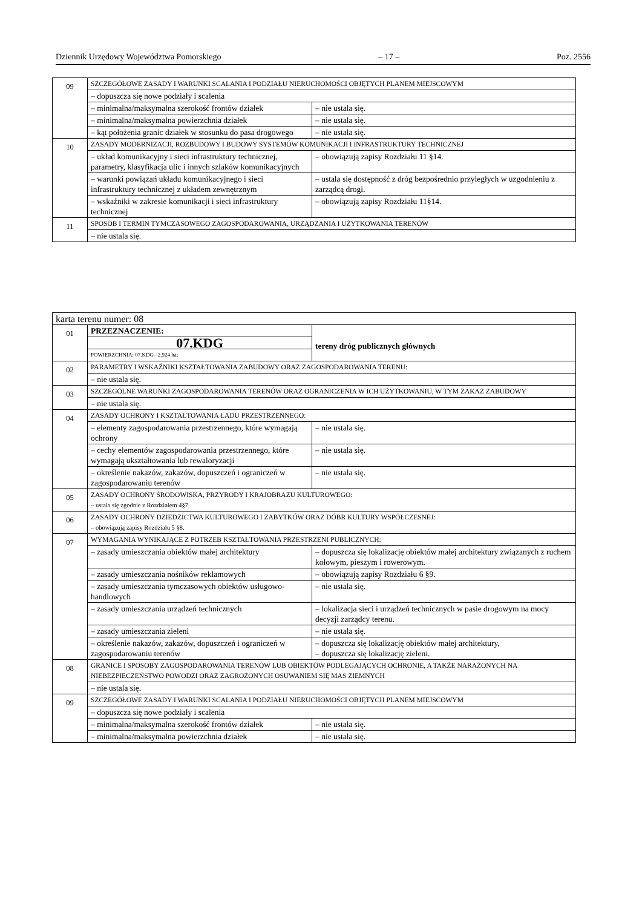Dziennik Urzędowy Województwa Pomorskiego – 17 – Poz. 2556
| 09 | SZCZEGÓŁOWE ZASADY I WARUNKI SCALANIA I PODZIAŁU NIERUCHOMOŚCI OBJĘTYCH PLANEM MIEJSCOWYM | |
| | – dopuszcza się nowe podziały i scalenia | |
| | – minimalna/maksymalna szerokość frontów działek | – nie ustala się. |
| | – minimalna/maksymalna powierzchnia działek | – nie ustala się. |
| | – kąt położenia granic działek w stosunku do pasa drogowego | – nie ustala się. |
| 10 | ZASADY MODERNIZACJI, ROZBUDOWY I BUDOWY SYSTEMÓW KOMUNIKACJI I INFRASTRUKTURY TECHNICZNEJ | |
| | – układ komunikacyjny i sieci infrastruktury technicznej, parametry, klasyfikacja ulic i innych szlaków komunikacyjnych | – obowiązują zapisy Rozdziału 11 §14. |
| | – warunki powiązań układu komunikacyjnego i sieci infrastruktury technicznej z układem zewnętrznym | – ustala się dostępność z dróg bezpośrednio przyległych w uzgodnieniu z zarządcą drogi. |
| | – wskaźniki w zakresie komunikacji i sieci infrastruktury technicznej | – obowiązują zapisy Rozdziału 11§14. |
| 11 | SPOSÓB I TERMIN TYMCZASOWEGO ZAGOSPODAROWANIA, URZĄDZANIA I UŻYTKOWANIA TERENÓW | |
| | – nie ustala się. | |
| karta terenu numer: 08 | | |
| 01 | PRZEZNACZENIE: | tereny dróg publicznych głównych |
| | 07.KDG | |
| | POWIERZCHNIA: 07.KDG– 2,924 ha; | |
| 02 | PARAMETRY I WSKAŹNIKI KSZTAŁTOWANIA ZABUDOWY ORAZ ZAGOSPODAROWANIA TERENU: | |
| | – nie ustala się. | |
| 03 | SZCZEGÓLNE WARUNKI ZAGOSPODAROWANIA TERENÓW ORAZ OGRANICZENIA W ICH UŻYTKOWANIU, W TYM ZAKAZ ZABUDOWY | |
| | – nie ustala się. | |
| 04 | ZASADY OCHRONY I KSZTAŁTOWANIA ŁADU PRZESTRZENNEGO: | |
| | – elementy zagospodarowania przestrzennego, które wymagają ochrony | – nie ustala się. |
| | – cechy elementów zagospodarowania przestrzennego, które wymagają ukształtowania lub rewaloryzacji | – nie ustala się. |
| | – określenie nakazów, zakazów, dopuszczeń i ograniczeń w zagospodarowaniu terenów | – nie ustala się. |
| 05 | ZASADY OCHRONY ŚRODOWISKA, PRZYRODY I KRAJOBRAZU KULTUROWEGO: – ustala się zgodnie z Rozdziałem 4§7. | |
| 06 | ZASADY OCHRONY DZIEDZICTWA KULTUROWEGO I ZABYTKÓW ORAZ DÓBR KULTURY WSPÓŁCZESNEJ: – obowiązują zapisy Rozdziału 5 §8. | |
| 07 | WYMAGANIA WYNIKAJĄCE Z POTRZEB KSZTAŁTOWANIA PRZESTRZENI PUBLICZNYCH: | |
| | – zasady umieszczania obiektów małej architektury | – dopuszcza się lokalizację obiektów małej architektury związanych z ruchem kołowym, pieszym i rowerowym. |
| | – zasady umieszczania nośników reklamowych | – obowiązują zapisy Rozdziału 6 §9. |
| | – zasady umieszczania tymczasowych obiektów usługowo-handlowych | – nie ustala się. |
| | – zasady umieszczania urządzeń technicznych | – lokalizacja sieci i urządzeń technicznych w pasie drogowym na mocy decyzji zarządcy terenu. |
| | – zasady umieszczania zieleni | – nie ustala się. |
| | – określenie nakazów, zakazów, dopuszczeń i ograniczeń w zagospodarowaniu terenów | – dopuszcza się lokalizację obiektów małej architektury, – dopuszcza się lokalizację zieleni. |
| 08 | GRANICE I SPOSOBY ZAGOSPODAROWANIA TERENÓW LUB OBIEKTÓW PODLEGAJĄCYCH OCHRONIE, A TAKŻE NARAŻONYCH NA NIEBEZPIECZEŃSTWO POWODZI ORAZ ZAGROŻONYCH OSUWANIEM SIĘ MAS ZIEMNYCH | |
| | – nie ustala się. | |
| 09 | SZCZEGÓŁOWE ZASADY I WARUNKI SCALANIA I PODZIAŁU NIERUCHOMOŚCI OBJĘTYCH PLANEM MIEJSCOWYM | |
| | – dopuszcza się nowe podziały i scalenia | |
| | – minimalna/maksymalna szerokość frontów działek | – nie ustala się. |
| | – minimalna/maksymalna powierzchnia działek | – nie ustala się. |